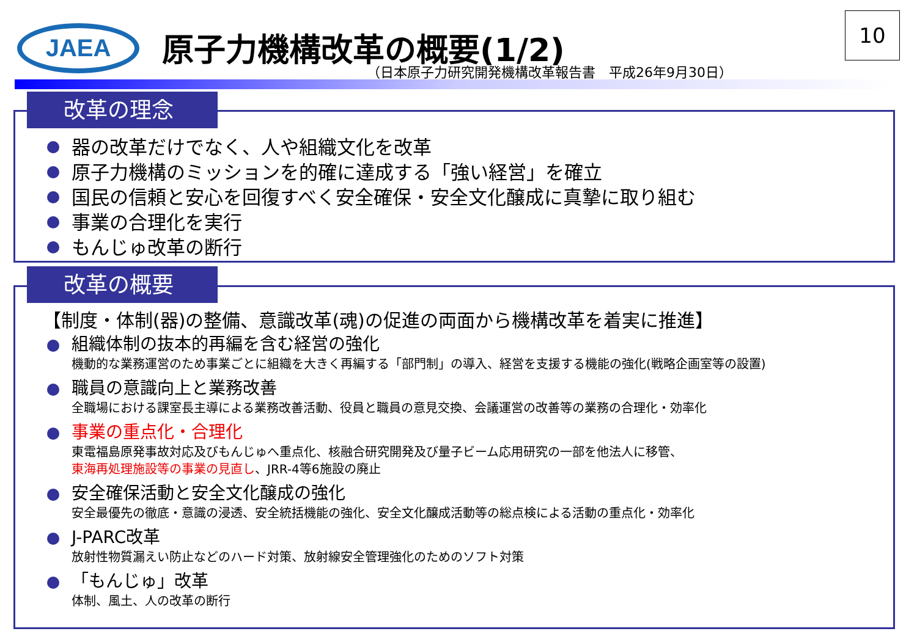JAEA 原子力機構改革の概要(1/2)
（日本原子力研究開発機構改革報告書　平成26年9月30日）
10
器の改革だけでなく、人や組織文化を改革
原子力機構のミッションを的確に達成する「強い経営」を確立
国民の信頼と安心を回復すべく安全確保・安全文化醸成に真摯に取り組む
事業の合理化を実行
もんじゅ改革の断行
改革の理念
【制度・体制(器)の整備、意識改革(魂)の促進の両面から機構改革を着実に推進】
組織体制の抜本的再編を含む経営の強化
機動的な業務運営のため事業ごとに組織を大きく再編する「部門制」の導入、経営を支援する機能の強化(戦略企画室等の設置)
職員の意識向上と業務改善
全職場における課室長主導による業務改善活動、役員と職員の意見交換、会議運営の改善等の業務の合理化・効率化
事業の重点化・合理化
東電福島原発事故対応及びもんじゅへ重点化、核融合研究開発及び量子ビーム応用研究の一部を他法人に移管、
東海再処理施設等の事業の見直し、JRR-4等6施設の廃止
安全確保活動と安全文化醸成の強化
安全最優先の徹底・意識の浸透、安全統括機能の強化、安全文化醸成活動等の総点検による活動の重点化・効率化
J-PARC改革
放射性物質漏えい防止などのハード対策、放射線安全管理強化のためのソフト対策
「もんじゅ」改革
体制、風土、人の改革の断行
改革の概要